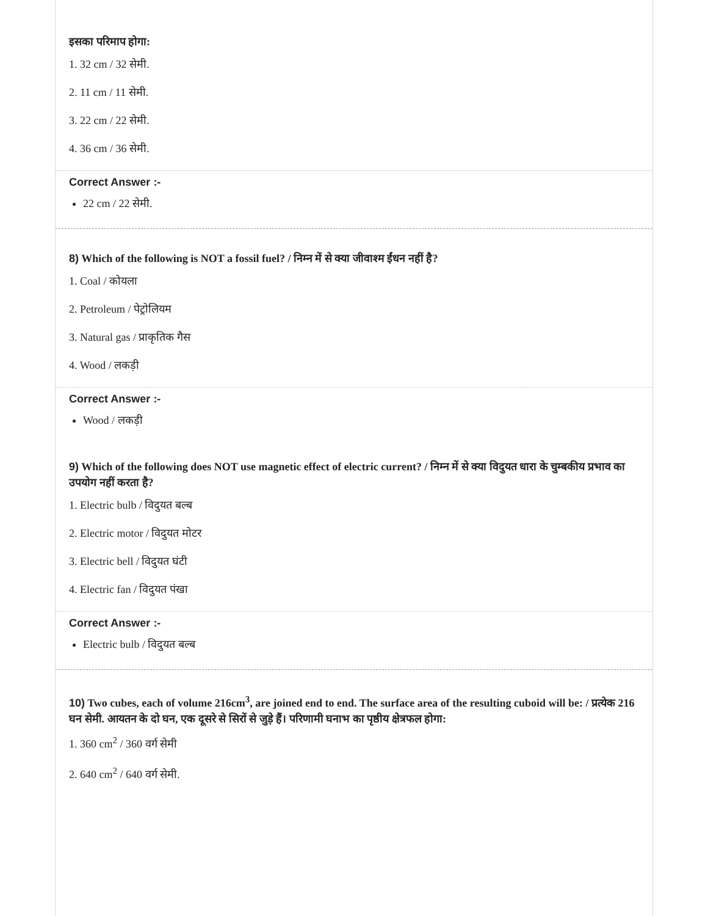इसका परिमाप होगा:
1. 32 cm / 32 सेमी.
2. 11 cm / 11 सेमी.
3. 22 cm / 22 सेमी.
4. 36 cm / 36 सेमी.
Correct Answer :-
22 cm / 22 सेमी.
8) Which of the following is NOT a fossil fuel? / निम्न में से क्या जीवाश्म ईंधन नहीं है?
1. Coal / कोयला
2. Petroleum / पेट्रोलियम
3. Natural gas / प्राकृतिक गैस
4. Wood / लकड़ी
Correct Answer :-
Wood / लकड़ी
9) Which of the following does NOT use magnetic effect of electric current? / निम्न में से क्या विदुयत धारा के चुम्बकीय प्रभाव का उपयोग नहीं करता है?
1. Electric bulb / विदुयत बल्ब
2. Electric motor / विदुयत मोटर
3. Electric bell / विदुयत घंटी
4. Electric fan / विदुयत पंखा
Correct Answer :-
Electric bulb / विदुयत बल्ब
10) Two cubes, each of volume 216cm<sup>3</sup>, are joined end to end. The surface area of the resulting cuboid will be: / प्रत्येक 216 घन सेमी. आयतन के दो घन, एक दूसरे से सिरों से जुड़े हैं। परिणामी घनाभ का पृष्ठीय क्षेत्रफल होगा:
1. 360 cm<sup>2</sup> / 360 वर्ग सेमी
2. 640 cm<sup>2</sup> / 640 वर्ग सेमी.